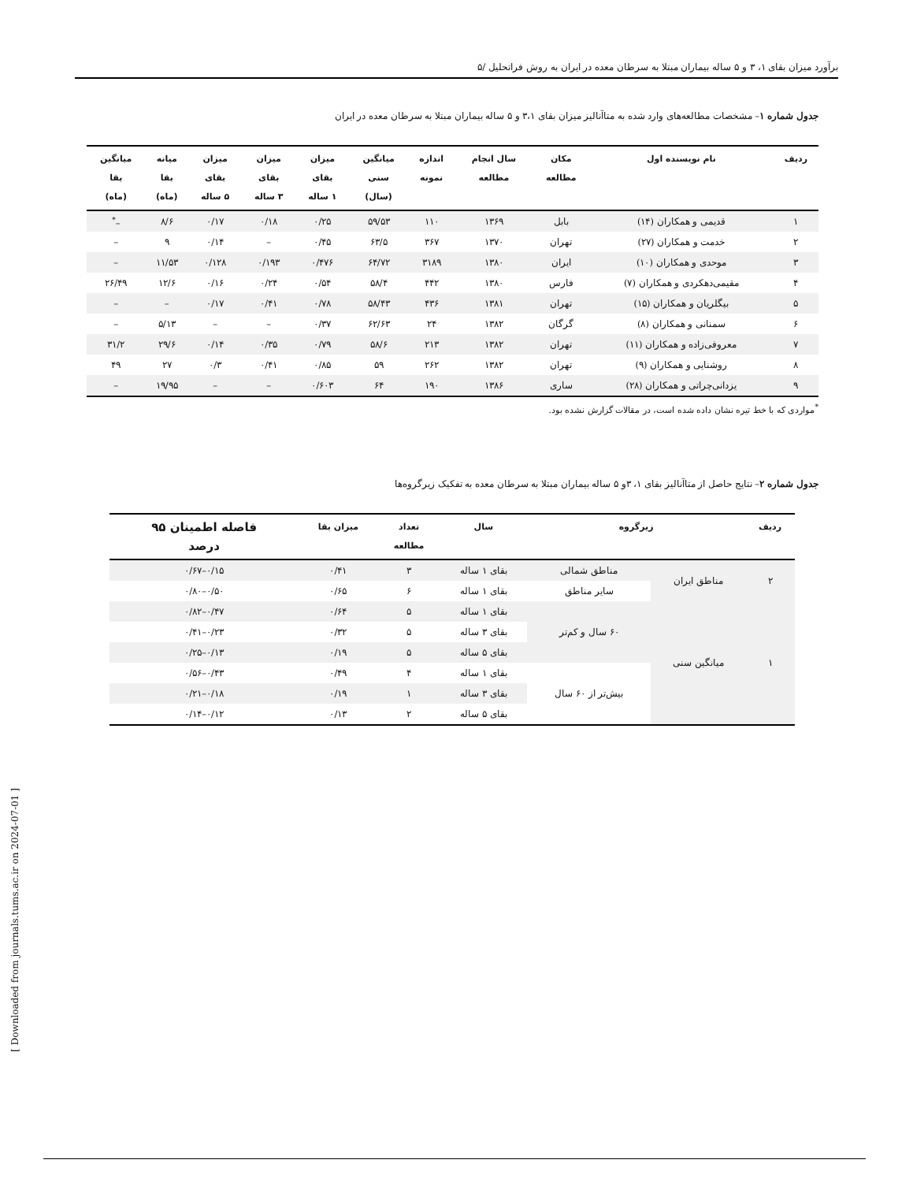برآورد میزان بقای ۱، ۳ و ۵ ساله بیماران مبتلا به سرطان معده در ایران به روش فراتحلیل /۵
جدول شماره ۱– مشخصات مطالعه‌های وارد شده به متاآنالیز میزان بقای ۳،۱ و ۵ ساله بیماران مبتلا به سرطان معده در ایران
| ردیف | نام نویسنده اول | مکان مطالعه | سال انجام مطالعه | اندازه نمونه | میانگین سنی (سال) | میزان بقای ۱ ساله | میزان بقای ۳ ساله | میزان بقای ۵ ساله | میانه بقا (ماه) | میانگین بقا (ماه) |
| --- | --- | --- | --- | --- | --- | --- | --- | --- | --- | --- |
| ۱ | قدیمی و همکاران (۱۴) | بابل | ۱۳۶۹ | ۱۱۰ | ۵۹/۵۳ | ۰/۲۵ | ۰/۱۸ | ۰/۱۷ | ۸/۶ | –<sup>*</sup> |
| ۲ | خدمت و همکاران (۲۷) | تهران | ۱۳۷۰ | ۳۶۷ | ۶۳/۵ | ۰/۴۵ | – | ۰/۱۴ | ۹ | – |
| ۳ | موحدی و همکاران (۱۰) | ایران | ۱۳۸۰ | ۳۱۸۹ | ۶۴/۷۲ | ۰/۴۷۶ | ۰/۱۹۳ | ۰/۱۲۸ | ۱۱/۵۳ | – |
| ۴ | مقیمی‌دهکردی و همکاران (۷) | فارس | ۱۳۸۰ | ۴۴۲ | ۵۸/۴ | ۰/۵۴ | ۰/۲۴ | ۰/۱۶ | ۱۲/۶ | ۲۶/۴۹ |
| ۵ | بیگلریان و همکاران (۱۵) | تهران | ۱۳۸۱ | ۴۳۶ | ۵۸/۴۳ | ۰/۷۸ | ۰/۴۱ | ۰/۱۷ | – | – |
| ۶ | سمنانی و همکاران (۸) | گرگان | ۱۳۸۲ | ۲۴ | ۶۲/۶۳ | ۰/۳۷ | – | – | ۵/۱۳ | – |
| ۷ | معروفی‌زاده و همکاران (۱۱) | تهران | ۱۳۸۲ | ۲۱۳ | ۵۸/۶ | ۰/۷۹ | ۰/۳۵ | ۰/۱۴ | ۲۹/۶ | ۳۱/۲ |
| ۸ | روشنایی و همکاران (۹) | تهران | ۱۳۸۲ | ۲۶۲ | ۵۹ | ۰/۸۵ | ۰/۴۱ | ۰/۳ | ۲۷ | ۴۹ |
| ۹ | یزدانی‌چراتی و همکاران (۲۸) | ساری | ۱۳۸۶ | ۱۹۰ | ۶۴ | ۰/۶۰۳ | – | – | ۱۹/۹۵ | – |
<sup>*</sup> مواردی که با خط تیره نشان داده شده است، در مقالات گزارش نشده بود.
جدول شماره ۲– نتایج حاصل از متاآنالیز بقای ۱، ۳و ۵ ساله بیماران مبتلا به سرطان معده به تفکیک زیرگروه‌ها
| ردیف | زیرگروه | | سال | تعداد مطالعه | میزان بقا | فاصله اطمینان ۹۵ درصد |
| --- | --- | --- | --- | --- | --- | --- |
| ۲ | مناطق ایران | مناطق شمالی | بقای ۱ ساله | ۳ | ۰/۴۱ | ۰/۱۵–۰/۶۷ |
| | | سایر مناطق | بقای ۱ ساله | ۶ | ۰/۶۵ | ۰/۵۰–۰/۸۰ |
| ۱ | میانگین سنی | ۶۰ سال و کم‌تر | بقای ۱ ساله | ۵ | ۰/۶۴ | ۰/۴۷–۰/۸۲ |
| | | | بقای ۳ ساله | ۵ | ۰/۳۲ | ۰/۲۳–۰/۴۱ |
| | | | بقای ۵ ساله | ۵ | ۰/۱۹ | ۰/۱۳–۰/۲۵ |
| | | بیش‌تر از ۶۰ سال | بقای ۱ ساله | ۴ | ۰/۴۹ | ۰/۴۳–۰/۵۶ |
| | | | بقای ۳ ساله | ۱ | ۰/۱۹ | ۰/۱۸–۰/۲۱ |
| | | | بقای ۵ ساله | ۲ | ۰/۱۳ | ۰/۱۲–۰/۱۴ |
[ Downloaded from journals.tums.ac.ir on 2024-07-01 ]